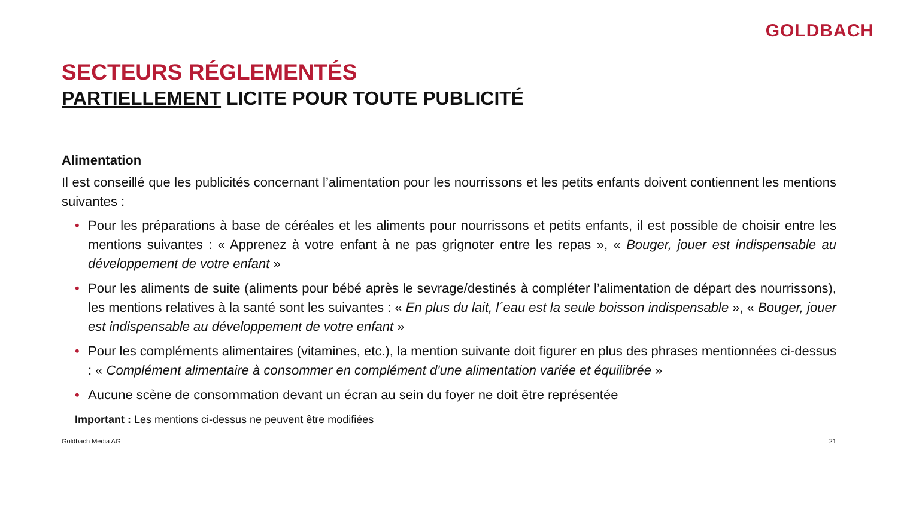GOLDBACH
SECTEURS RÉGLEMENTÉS
PARTIELLEMENT LICITE POUR TOUTE PUBLICITÉ
Alimentation
Il est conseillé que les publicités concernant l’alimentation pour les nourrissons et les petits enfants doivent contiennent les mentions suivantes :
• Pour les préparations à base de céréales et les aliments pour nourrissons et petits enfants, il est possible de choisir entre les mentions suivantes : « Apprenez à votre enfant à ne pas grignoter entre les repas », « Bouger, jouer est indispensable au développement de votre enfant »
• Pour les aliments de suite (aliments pour bébé après le sevrage/destinés à compléter l’alimentation de départ des nourrissons), les mentions relatives à la santé sont les suivantes : « En plus du lait, l´eau est la seule boisson indispensable », « Bouger, jouer est indispensable au développement de votre enfant »
• Pour les compléments alimentaires (vitamines, etc.), la mention suivante doit figurer en plus des phrases mentionnées ci-dessus : « Complément alimentaire à consommer en complément d'une alimentation variée et équilibrée »
• Aucune scène de consommation devant un écran au sein du foyer ne doit être représentée
Important : Les mentions ci-dessus ne peuvent être modifiées
Goldbach Media AG 21